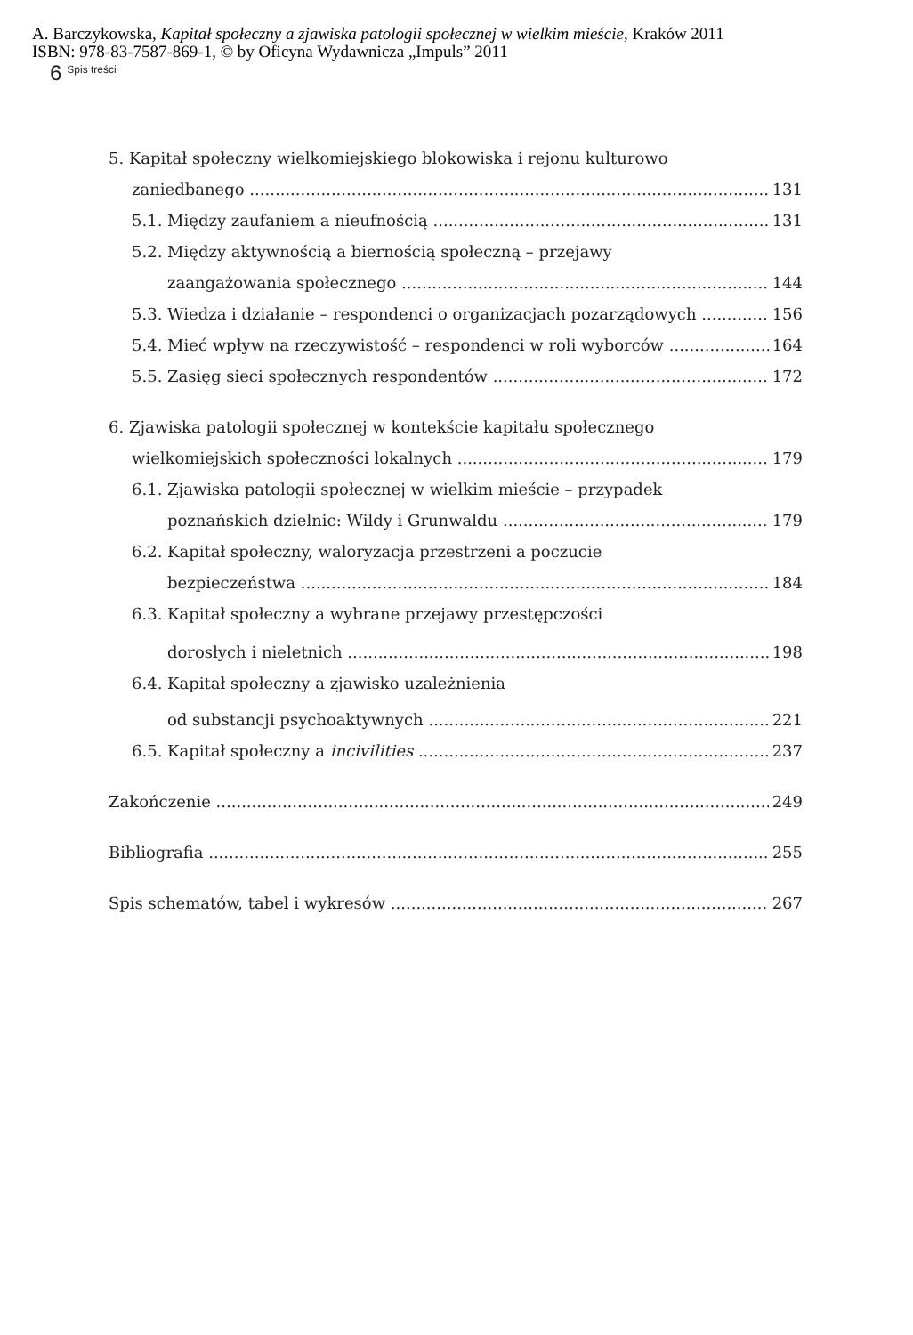A. Barczykowska, Kapitał społeczny a zjawiska patologii społecznej w wielkim mieście, Kraków 2011
ISBN: 978-83-7587-869-1, © by Oficyna Wydawnicza „Impuls” 2011
6 Spis treści
5. Kapitał społeczny wielkomiejskiego blokowiska i rejonu kulturowo
zaniedbanego 131
5.1. Między zaufaniem a nieufnością 131
5.2. Między aktywnością a biernością społeczną – przejawy
zaangażowania społecznego 144
5.3. Wiedza i działanie – respondenci o organizacjach pozarządowych 156
5.4. Mieć wpływ na rzeczywistość – respondenci w roli wyborców 164
5.5. Zasięg sieci społecznych respondentów 172
6. Zjawiska patologii społecznej w kontekście kapitału społecznego
wielkomiejskich społeczności lokalnych 179
6.1. Zjawiska patologii społecznej w wielkim mieście – przypadek
poznańskich dzielnic: Wildy i Grunwaldu 179
6.2. Kapitał społeczny, waloryzacja przestrzeni a poczucie
bezpieczeństwa 184
6.3. Kapitał społeczny a wybrane przejawy przestępczości
dorosłych i nieletnich 198
6.4. Kapitał społeczny a zjawisko uzależnienia
od substancji psychoaktywnych 221
6.5. Kapitał społeczny a incivilities 237
Zakończenie 249
Bibliografia 255
Spis schematów, tabel i wykresów 267